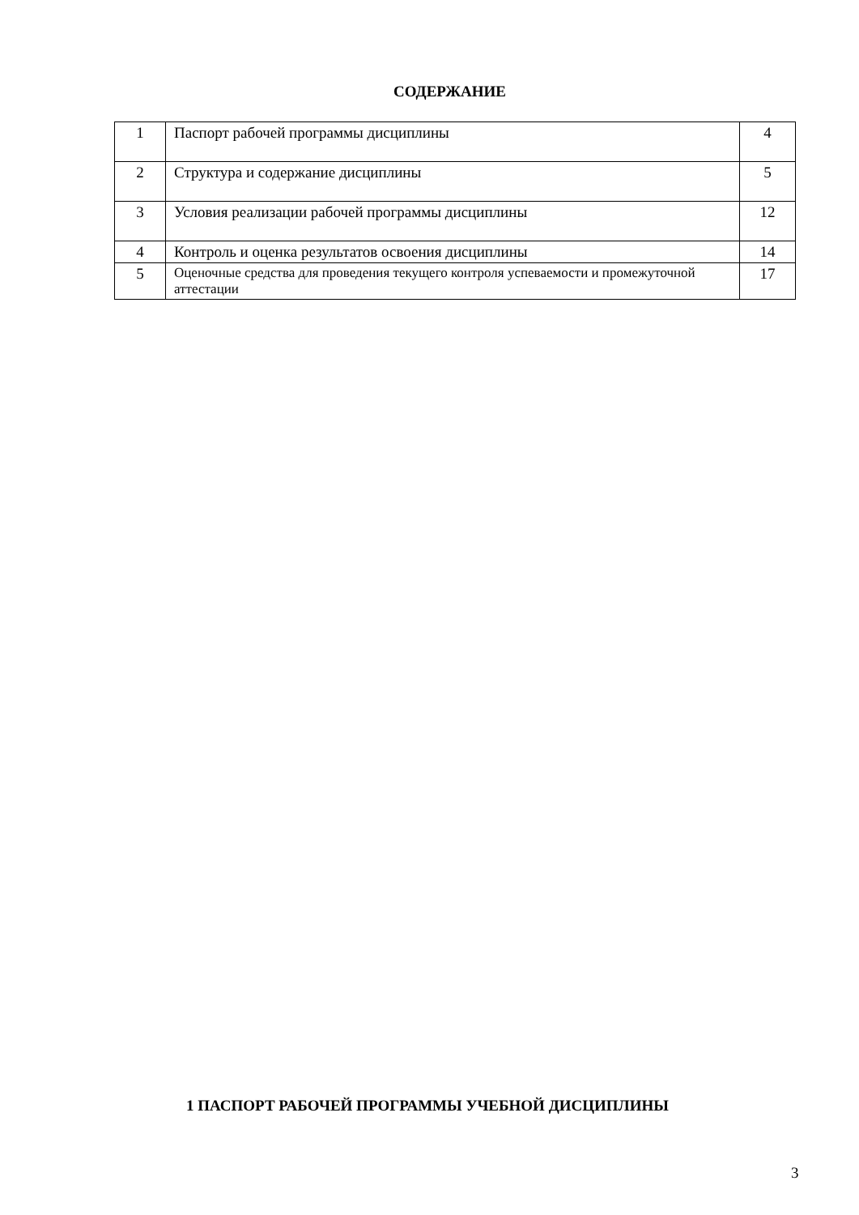СОДЕРЖАНИЕ
| 1 | Паспорт рабочей программы дисциплины | 4 |
| 2 | Структура и содержание дисциплины | 5 |
| 3 | Условия реализации рабочей программы дисциплины | 12 |
| 4 | Контроль и оценка результатов освоения дисциплины | 14 |
| 5 | Оценочные средства для проведения текущего контроля успеваемости и промежуточной аттестации | 17 |
1 ПАСПОРТ РАБОЧЕЙ ПРОГРАММЫ УЧЕБНОЙ ДИСЦИПЛИНЫ
3